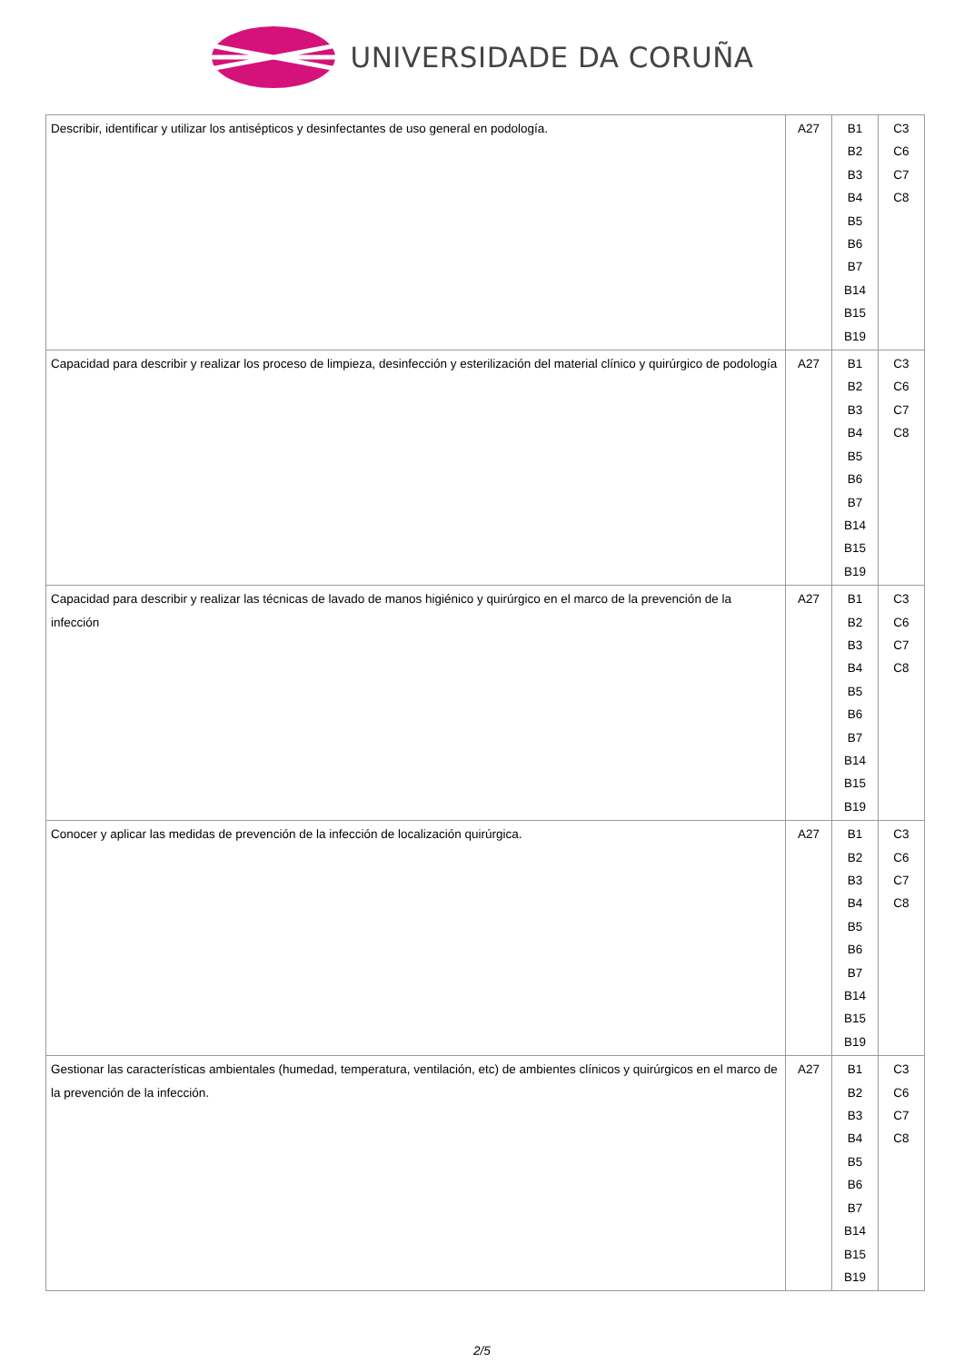UNIVERSIDADE DA CORUÑA
| Describir, identificar y utilizar los antisépticos y desinfectantes de uso general en podología. | A27 | B1 B2 B3 B4 B5 B6 B7 B14 B15 B19 | C3 C6 C7 C8 |
| Capacidad para describir y realizar los proceso de limpieza, desinfección y esterilización del material clínico y quirúrgico de podología | A27 | B1 B2 B3 B4 B5 B6 B7 B14 B15 B19 | C3 C6 C7 C8 |
| Capacidad para describir y realizar las técnicas de lavado de manos higiénico y quirúrgico en el marco de la prevención de la infección | A27 | B1 B2 B3 B4 B5 B6 B7 B14 B15 B19 | C3 C6 C7 C8 |
| Conocer y aplicar las medidas de prevención de la infección de localización quirúrgica. | A27 | B1 B2 B3 B4 B5 B6 B7 B14 B15 B19 | C3 C6 C7 C8 |
| Gestionar las características ambientales (humedad, temperatura, ventilación, etc) de ambientes clínicos y quirúrgicos en el marco de la prevención de la infección. | A27 | B1 B2 B3 B4 B5 B6 B7 B14 B15 B19 | C3 C6 C7 C8 |
2/5